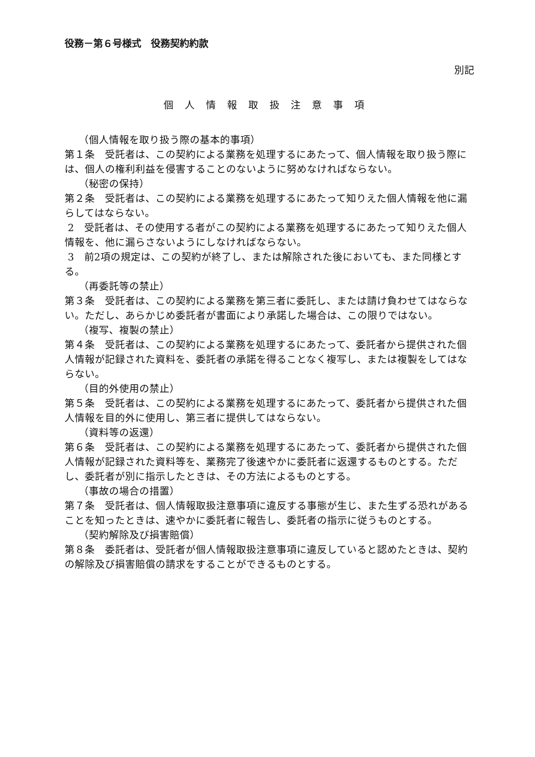役務－第６号様式　役務契約約款
別記
個人情報取扱注意事項
（個人情報を取り扱う際の基本的事項）
第１条　受託者は、この契約による業務を処理するにあたって、個人情報を取り扱う際には、個人の権利利益を侵害することのないように努めなければならない。
（秘密の保持）
第２条　受託者は、この契約による業務を処理するにあたって知りえた個人情報を他に漏らしてはならない。
2　受託者は、その使用する者がこの契約による業務を処理するにあたって知りえた個人情報を、他に漏らさないようにしなければならない。
3　前2項の規定は、この契約が終了し、または解除された後においても、また同様とする。
（再委託等の禁止）
第３条　受託者は、この契約による業務を第三者に委託し、または請け負わせてはならない。ただし、あらかじめ委託者が書面により承諾した場合は、この限りではない。
（複写、複製の禁止）
第４条　受託者は、この契約による業務を処理するにあたって、委託者から提供された個人情報が記録された資料を、委託者の承諾を得ることなく複写し、または複製をしてはならない。
（目的外使用の禁止）
第５条　受託者は、この契約による業務を処理するにあたって、委託者から提供された個人情報を目的外に使用し、第三者に提供してはならない。
（資料等の返還）
第６条　受託者は、この契約による業務を処理するにあたって、委託者から提供された個人情報が記録された資料等を、業務完了後速やかに委託者に返還するものとする。ただし、委託者が別に指示したときは、その方法によるものとする。
（事故の場合の措置）
第７条　受託者は、個人情報取扱注意事項に違反する事態が生じ、また生ずる恐れがあることを知ったときは、速やかに委託者に報告し、委託者の指示に従うものとする。
（契約解除及び損害賠償）
第８条　委託者は、受託者が個人情報取扱注意事項に違反していると認めたときは、契約の解除及び損害賠償の請求をすることができるものとする。